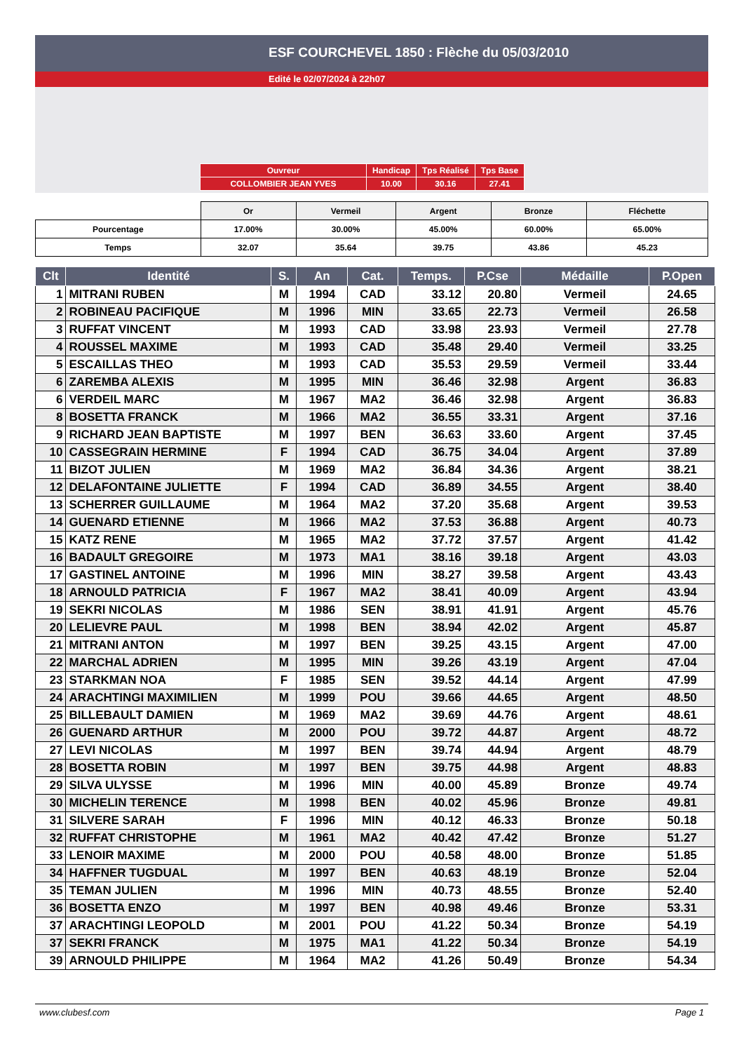ESF COURCHEVEL 1850 : Flèche du 05/03/2010
Edité le 02/07/2024 à 22h07
| Ouvreur | Handicap | Tps Réalisé | Tps Base |
| COLLOMBIER JEAN YVES | 10.00 | 30.16 | 27.41 |
| | Or | Vermeil | Argent | Bronze | Fléchette |
| Pourcentage | 17.00% | 30.00% | 45.00% | 60.00% | 65.00% |
| Temps | 32.07 | 35.64 | 39.75 | 43.86 | 45.23 |
| Clt | Identité | S. | An | Cat. | Temps. | P.Cse | Médaille | P.Open |
| --- | --- | --- | --- | --- | --- | --- | --- | --- |
| 1 | MITRANI RUBEN | M | 1994 | CAD | 33.12 | 20.80 | Vermeil | 24.65 |
| 2 | ROBINEAU PACIFIQUE | M | 1996 | MIN | 33.65 | 22.73 | Vermeil | 26.58 |
| 3 | RUFFAT VINCENT | M | 1993 | CAD | 33.98 | 23.93 | Vermeil | 27.78 |
| 4 | ROUSSEL MAXIME | M | 1993 | CAD | 35.48 | 29.40 | Vermeil | 33.25 |
| 5 | ESCAILLAS THEO | M | 1993 | CAD | 35.53 | 29.59 | Vermeil | 33.44 |
| 6 | ZAREMBA ALEXIS | M | 1995 | MIN | 36.46 | 32.98 | Argent | 36.83 |
| 6 | VERDEIL MARC | M | 1967 | MA2 | 36.46 | 32.98 | Argent | 36.83 |
| 8 | BOSETTA FRANCK | M | 1966 | MA2 | 36.55 | 33.31 | Argent | 37.16 |
| 9 | RICHARD JEAN BAPTISTE | M | 1997 | BEN | 36.63 | 33.60 | Argent | 37.45 |
| 10 | CASSEGRAIN HERMINE | F | 1994 | CAD | 36.75 | 34.04 | Argent | 37.89 |
| 11 | BIZOT JULIEN | M | 1969 | MA2 | 36.84 | 34.36 | Argent | 38.21 |
| 12 | DELAFONTAINE JULIETTE | F | 1994 | CAD | 36.89 | 34.55 | Argent | 38.40 |
| 13 | SCHERRER GUILLAUME | M | 1964 | MA2 | 37.20 | 35.68 | Argent | 39.53 |
| 14 | GUENARD ETIENNE | M | 1966 | MA2 | 37.53 | 36.88 | Argent | 40.73 |
| 15 | KATZ RENE | M | 1965 | MA2 | 37.72 | 37.57 | Argent | 41.42 |
| 16 | BADAULT GREGOIRE | M | 1973 | MA1 | 38.16 | 39.18 | Argent | 43.03 |
| 17 | GASTINEL ANTOINE | M | 1996 | MIN | 38.27 | 39.58 | Argent | 43.43 |
| 18 | ARNOULD PATRICIA | F | 1967 | MA2 | 38.41 | 40.09 | Argent | 43.94 |
| 19 | SEKRI NICOLAS | M | 1986 | SEN | 38.91 | 41.91 | Argent | 45.76 |
| 20 | LELIEVRE PAUL | M | 1998 | BEN | 38.94 | 42.02 | Argent | 45.87 |
| 21 | MITRANI ANTON | M | 1997 | BEN | 39.25 | 43.15 | Argent | 47.00 |
| 22 | MARCHAL ADRIEN | M | 1995 | MIN | 39.26 | 43.19 | Argent | 47.04 |
| 23 | STARKMAN NOA | F | 1985 | SEN | 39.52 | 44.14 | Argent | 47.99 |
| 24 | ARACHTINGI MAXIMILIEN | M | 1999 | POU | 39.66 | 44.65 | Argent | 48.50 |
| 25 | BILLEBAULT DAMIEN | M | 1969 | MA2 | 39.69 | 44.76 | Argent | 48.61 |
| 26 | GUENARD ARTHUR | M | 2000 | POU | 39.72 | 44.87 | Argent | 48.72 |
| 27 | LEVI NICOLAS | M | 1997 | BEN | 39.74 | 44.94 | Argent | 48.79 |
| 28 | BOSETTA ROBIN | M | 1997 | BEN | 39.75 | 44.98 | Argent | 48.83 |
| 29 | SILVA ULYSSE | M | 1996 | MIN | 40.00 | 45.89 | Bronze | 49.74 |
| 30 | MICHELIN TERENCE | M | 1998 | BEN | 40.02 | 45.96 | Bronze | 49.81 |
| 31 | SILVERE SARAH | F | 1996 | MIN | 40.12 | 46.33 | Bronze | 50.18 |
| 32 | RUFFAT CHRISTOPHE | M | 1961 | MA2 | 40.42 | 47.42 | Bronze | 51.27 |
| 33 | LENOIR MAXIME | M | 2000 | POU | 40.58 | 48.00 | Bronze | 51.85 |
| 34 | HAFFNER TUGDUAL | M | 1997 | BEN | 40.63 | 48.19 | Bronze | 52.04 |
| 35 | TEMAN JULIEN | M | 1996 | MIN | 40.73 | 48.55 | Bronze | 52.40 |
| 36 | BOSETTA ENZO | M | 1997 | BEN | 40.98 | 49.46 | Bronze | 53.31 |
| 37 | ARACHTINGI LEOPOLD | M | 2001 | POU | 41.22 | 50.34 | Bronze | 54.19 |
| 37 | SEKRI FRANCK | M | 1975 | MA1 | 41.22 | 50.34 | Bronze | 54.19 |
| 39 | ARNOULD PHILIPPE | M | 1964 | MA2 | 41.26 | 50.49 | Bronze | 54.34 |
www.clubesf.com Page 1